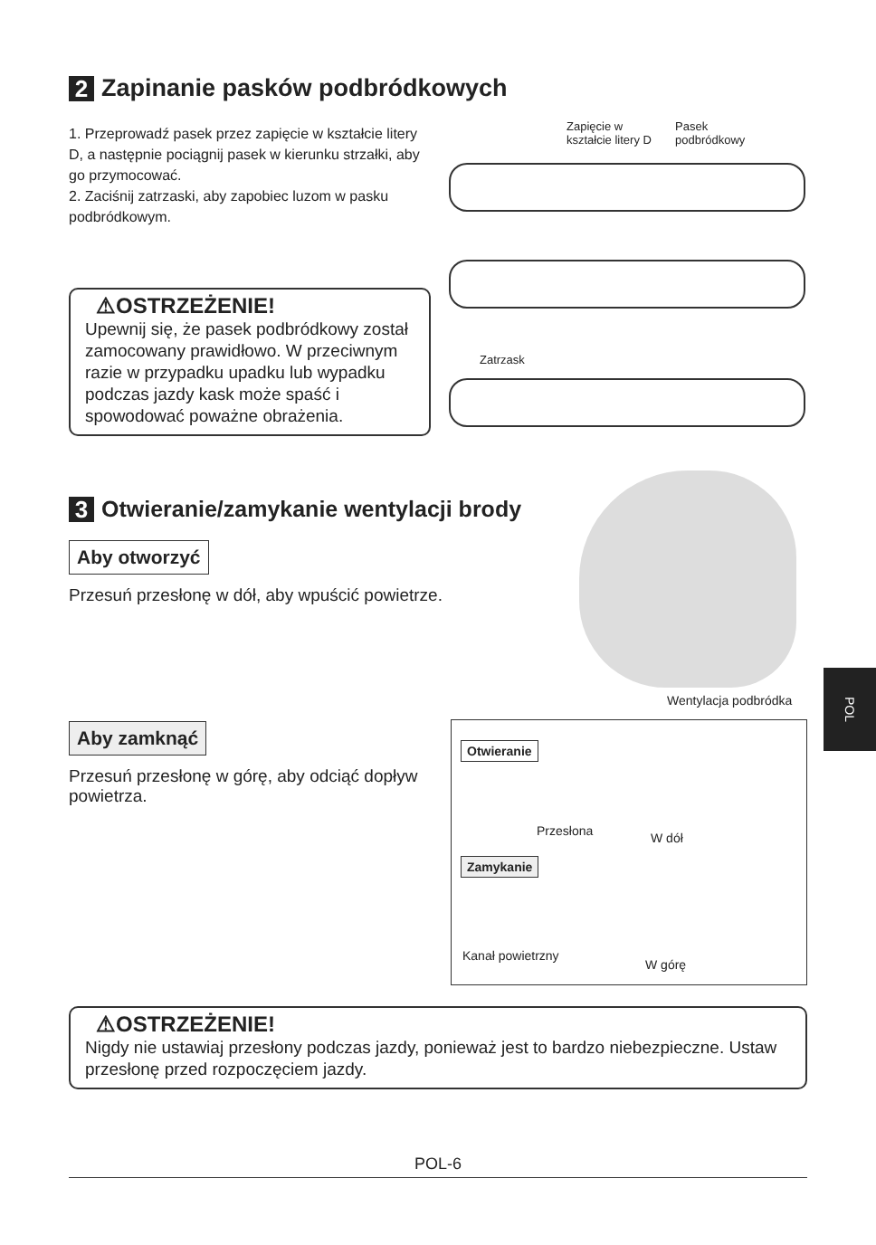2 Zapinanie pasków podbródkowych
1. Przeprowadź pasek przez zapięcie w kształcie litery D, a następnie pociągnij pasek w kierunku strzałki, aby go przymocować.
2. Zaciśnij zatrzaski, aby zapobiec luzom w pasku podbródkowym.
⚠OSTRZEŻENIE!
Upewnij się, że pasek podbródkowy został zamocowany prawidłowo. W przeciwnym razie w przypadku upadku lub wypadku podczas jazdy kask może spaść i spowodować poważne obrażenia.
Zapięcie w
kształcie litery D
Pasek
podbródkowy
Zatrzask
3 Otwieranie/zamykanie wentylacji brody
Aby otworzyć
Przesuń przesłonę w dół, aby wpuścić powietrze.
Aby zamknąć
Przesuń przesłonę w górę, aby odciąć dopływ powietrza.
Wentylacja podbródka
Otwieranie
Przesłona W dół
Zamykanie
Kanał powietrzny
W górę
⚠OSTRZEŻENIE!
Nigdy nie ustawiaj przesłony podczas jazdy, ponieważ jest to bardzo niebezpieczne. Ustaw przesłonę przed rozpoczęciem jazdy.
POL
POL-6